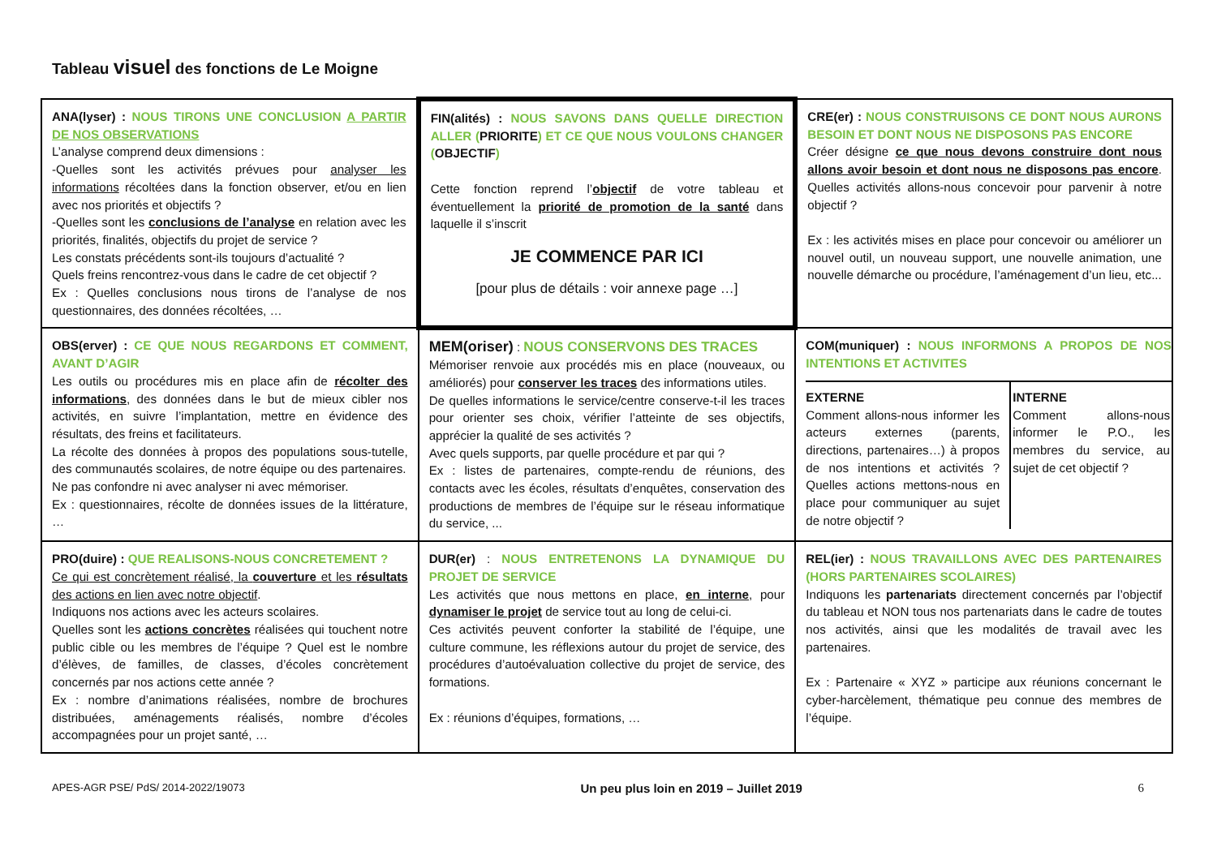Tableau visuel des fonctions de Le Moigne
| ANA(lyser) : NOUS TIRONS UNE CONCLUSION A PARTIR DE NOS OBSERVATIONS L’analyse comprend deux dimensions : -Quelles sont les activités prévues pour analyser les informations récoltées dans la fonction observer, et/ou en lien avec nos priorités et objectifs ? -Quelles sont les conclusions de l’analyse en relation avec les priorités, finalités, objectifs du projet de service ? Les constats précédents sont-ils toujours d’actualité ? Quels freins rencontrez-vous dans le cadre de cet objectif ? Ex : Quelles conclusions nous tirons de l’analyse de nos questionnaires, des données récoltées, … | FIN(alités) : NOUS SAVONS DANS QUELLE DIRECTION ALLER ( PRIORITE ) ET CE QUE NOUS VOULONS CHANGER ( OBJECTIF ) Cette fonction reprend l’ objectif de votre tableau et éventuellement la priorité de promotion de la santé dans laquelle il s’inscrit JE COMMENCE PAR ICI [pour plus de détails : voir annexe page …] | CRE(er) : NOUS CONSTRUISONS CE DONT NOUS AURONS BESOIN ET DONT NOUS NE DISPOSONS PAS ENCORE Créer désigne ce que nous devons construire dont nous allons avoir besoin et dont nous ne disposons pas encore . Quelles activités allons-nous concevoir pour parvenir à notre objectif ? Ex : les activités mises en place pour concevoir ou améliorer un nouvel outil, un nouveau support, une nouvelle animation, une nouvelle démarche ou procédure, l’aménagement d’un lieu, etc... |
| OBS(erver) : CE QUE NOUS REGARDONS ET COMMENT, AVANT D’AGIR Les outils ou procédures mis en place afin de récolter des informations , des données dans le but de mieux cibler nos activités, en suivre l’implantation, mettre en évidence des résultats, des freins et facilitateurs. La récolte des données à propos des populations sous-tutelle, des communautés scolaires, de notre équipe ou des partenaires. Ne pas confondre ni avec analyser ni avec mémoriser. Ex : questionnaires, récolte de données issues de la littérature, … | MEM(oriser) : NOUS CONSERVONS DES TRACES Mémoriser renvoie aux procédés mis en place (nouveaux, ou améliorés) pour conserver les traces des informations utiles. De quelles informations le service/centre conserve-t-il les traces pour orienter ses choix, vérifier l’atteinte de ses objectifs, apprécier la qualité de ses activités ? Avec quels supports, par quelle procédure et par qui ? Ex : listes de partenaires, compte-rendu de réunions, des contacts avec les écoles, résultats d’enquêtes, conservation des productions de membres de l’équipe sur le réseau informatique du service, ... | COM(muniquer) : NOUS INFORMONS A PROPOS DE NOS INTENTIONS ET ACTIVITES / EXTERNE Comment allons-nous informer les acteurs externes (parents, directions, partenaires…) à propos de nos intentions et activités ? Quelles actions mettons-nous en place pour communiquer au sujet de notre objectif ? / INTERNE Comment allons-nous informer le P.O., les membres du service, au sujet de cet objectif ? / |
| PRO(duire) : QUE REALISONS-NOUS CONCRETEMENT ? Ce qui est concrètement réalisé, la couverture et les résultats des actions en lien avec notre objectif . Indiquons nos actions avec les acteurs scolaires. Quelles sont les actions concrètes réalisées qui touchent notre public cible ou les membres de l’équipe ? Quel est le nombre d’élèves, de familles, de classes, d’écoles concrètement concernés par nos actions cette année ? Ex : nombre d’animations réalisées, nombre de brochures distribuées, aménagements réalisés, nombre d’écoles accompagnées pour un projet santé, … | DUR(er) : NOUS ENTRETENONS LA DYNAMIQUE DU PROJET DE SERVICE Les activités que nous mettons en place, en interne , pour dynamiser le projet de service tout au long de celui-ci. Ces activités peuvent conforter la stabilité de l’équipe, une culture commune, les réflexions autour du projet de service, des procédures d’autoévaluation collective du projet de service, des formations. Ex : réunions d’équipes, formations, … | REL(ier) : NOUS TRAVAILLONS AVEC DES PARTENAIRES (HORS PARTENAIRES SCOLAIRES) Indiquons les partenariats directement concernés par l’objectif du tableau et NON tous nos partenariats dans le cadre de toutes nos activités, ainsi que les modalités de travail avec les partenaires. Ex : Partenaire « XYZ » participe aux réunions concernant le cyber-harcèlement, thématique peu connue des membres de l’équipe. |
APES-AGR PSE/ PdS/ 2014-2022/19073 Un peu plus loin en 2019 – Juillet 2019 6